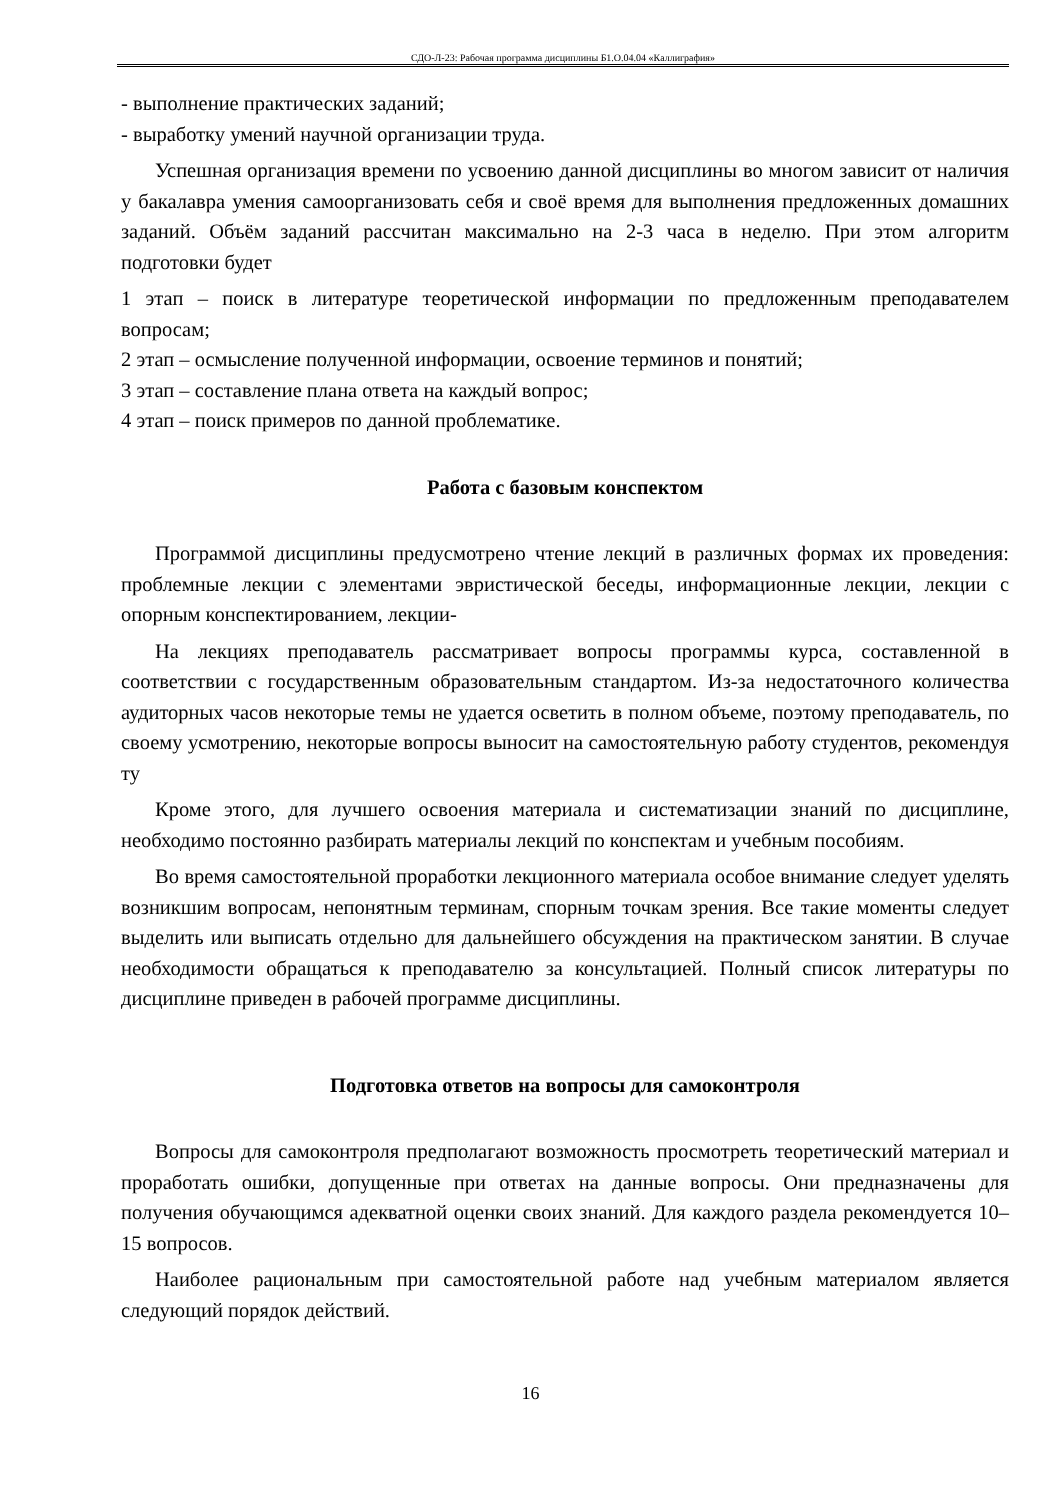СДО-Л-23: Рабочая программа дисциплины Б1.О.04.04 «Каллиграфия»
- выполнение практических заданий;
- выработку умений научной организации труда.
Успешная организация времени по усвоению данной дисциплины во многом зависит от наличия у бакалавра умения самоорганизовать себя и своё время для выполнения предложенных домашних заданий. Объём заданий рассчитан максимально на 2-3 часа в неделю. При этом алгоритм подготовки будет
1 этап – поиск в литературе теоретической информации по предложенным преподавателем вопросам;
2 этап – осмысление полученной информации, освоение терминов и понятий;
3 этап – составление плана ответа на каждый вопрос;
4 этап – поиск примеров по данной проблематике.
Работа с базовым конспектом
Программой дисциплины предусмотрено чтение лекций в различных формах их проведения: проблемные лекции с элементами эвристической беседы, информационные лекции, лекции с опорным конспектированием, лекции-
На лекциях преподаватель рассматривает вопросы программы курса, составленной в соответствии с государственным образовательным стандартом. Из-за недостаточного количества аудиторных часов некоторые темы не удается осветить в полном объеме, поэтому преподаватель, по своему усмотрению, некоторые вопросы выносит на самостоятельную работу студентов, рекомендуя ту
Кроме этого, для лучшего освоения материала и систематизации знаний по дисциплине, необходимо постоянно разбирать материалы лекций по конспектам и учебным пособиям.
Во время самостоятельной проработки лекционного материала особое внимание следует уделять возникшим вопросам, непонятным терминам, спорным точкам зрения. Все такие моменты следует выделить или выписать отдельно для дальнейшего обсуждения на практическом занятии. В случае необходимости обращаться к преподавателю за консультацией. Полный список литературы по дисциплине приведен в рабочей программе дисциплины.
Подготовка ответов на вопросы для самоконтроля
Вопросы для самоконтроля предполагают возможность просмотреть теоретический материал и проработать ошибки, допущенные при ответах на данные вопросы. Они предназначены для получения обучающимся адекватной оценки своих знаний. Для каждого раздела рекомендуется 10–15 вопросов.
Наиболее рациональным при самостоятельной работе над учебным материалом является следующий порядок действий.
16